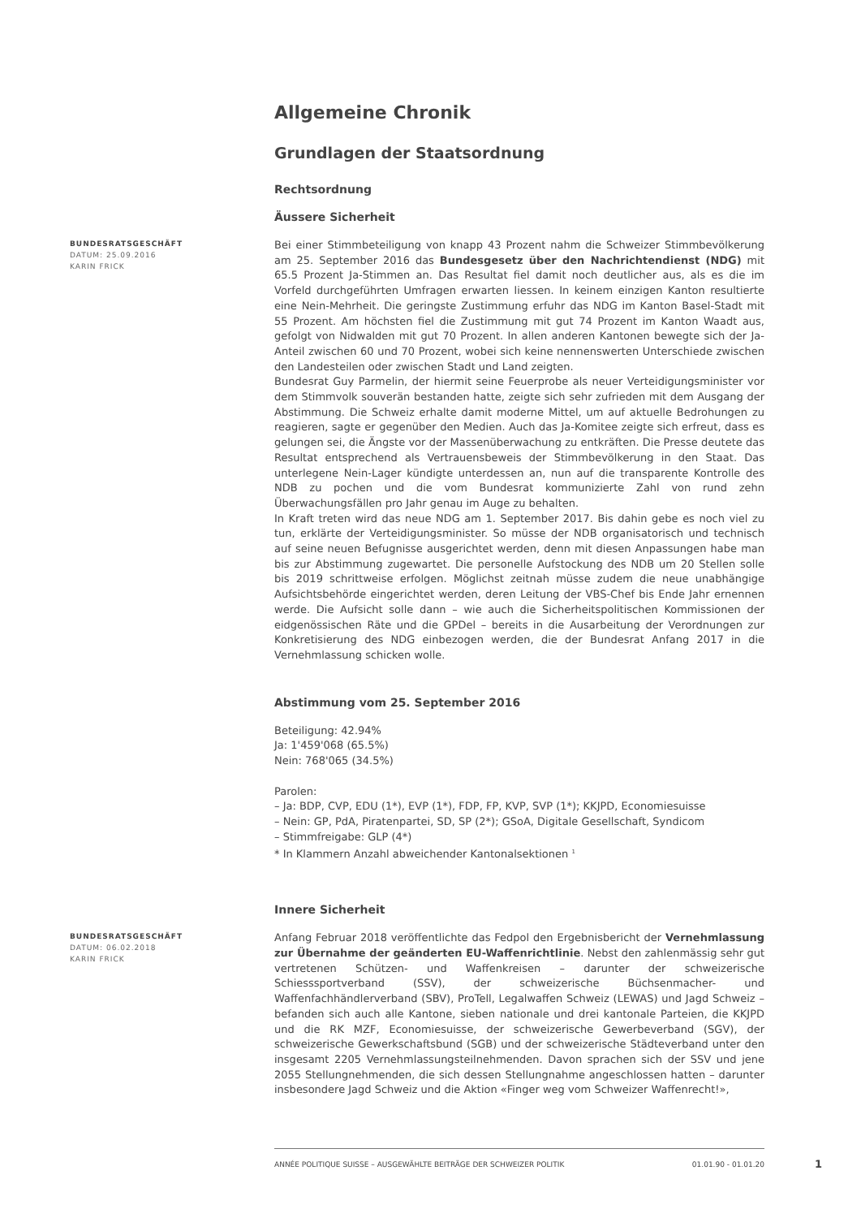Allgemeine Chronik
Grundlagen der Staatsordnung
Rechtsordnung
Äussere Sicherheit
BUNDESRATSGESCHÄFT
DATUM: 25.09.2016
KARIN FRICK
Bei einer Stimmbeteiligung von knapp 43 Prozent nahm die Schweizer Stimmbevölkerung am 25. September 2016 das Bundesgesetz über den Nachrichtendienst (NDG) mit 65.5 Prozent Ja-Stimmen an. Das Resultat fiel damit noch deutlicher aus, als es die im Vorfeld durchgeführten Umfragen erwarten liessen. In keinem einzigen Kanton resultierte eine Nein-Mehrheit. Die geringste Zustimmung erfuhr das NDG im Kanton Basel-Stadt mit 55 Prozent. Am höchsten fiel die Zustimmung mit gut 74 Prozent im Kanton Waadt aus, gefolgt von Nidwalden mit gut 70 Prozent. In allen anderen Kantonen bewegte sich der Ja-Anteil zwischen 60 und 70 Prozent, wobei sich keine nennenswerten Unterschiede zwischen den Landesteilen oder zwischen Stadt und Land zeigten.
Bundesrat Guy Parmelin, der hiermit seine Feuerprobe als neuer Verteidigungsminister vor dem Stimmvolk souverän bestanden hatte, zeigte sich sehr zufrieden mit dem Ausgang der Abstimmung. Die Schweiz erhalte damit moderne Mittel, um auf aktuelle Bedrohungen zu reagieren, sagte er gegenüber den Medien. Auch das Ja-Komitee zeigte sich erfreut, dass es gelungen sei, die Ängste vor der Massenüberwachung zu entkräften. Die Presse deutete das Resultat entsprechend als Vertrauensbeweis der Stimmbevölkerung in den Staat. Das unterlegene Nein-Lager kündigte unterdessen an, nun auf die transparente Kontrolle des NDB zu pochen und die vom Bundesrat kommunizierte Zahl von rund zehn Überwachungsfällen pro Jahr genau im Auge zu behalten.
In Kraft treten wird das neue NDG am 1. September 2017. Bis dahin gebe es noch viel zu tun, erklärte der Verteidigungsminister. So müsse der NDB organisatorisch und technisch auf seine neuen Befugnisse ausgerichtet werden, denn mit diesen Anpassungen habe man bis zur Abstimmung zugewartet. Die personelle Aufstockung des NDB um 20 Stellen solle bis 2019 schrittweise erfolgen. Möglichst zeitnah müsse zudem die neue unabhängige Aufsichtsbehörde eingerichtet werden, deren Leitung der VBS-Chef bis Ende Jahr ernennen werde. Die Aufsicht solle dann – wie auch die Sicherheitspolitischen Kommissionen der eidgenössischen Räte und die GPDel – bereits in die Ausarbeitung der Verordnungen zur Konkretisierung des NDG einbezogen werden, die der Bundesrat Anfang 2017 in die Vernehmlassung schicken wolle.
Abstimmung vom 25. September 2016
Beteiligung: 42.94%
Ja: 1'459'068 (65.5%)
Nein: 768'065 (34.5%)
Parolen:
– Ja: BDP, CVP, EDU (1*), EVP (1*), FDP, FP, KVP, SVP (1*); KKJPD, Economiesuisse
– Nein: GP, PdA, Piratenpartei, SD, SP (2*); GSoA, Digitale Gesellschaft, Syndicom
– Stimmfreigabe: GLP (4*)
* In Klammern Anzahl abweichender Kantonalsektionen <sup>1</sup>
Innere Sicherheit
BUNDESRATSGESCHÄFT
DATUM: 06.02.2018
KARIN FRICK
Anfang Februar 2018 veröffentlichte das Fedpol den Ergebnisbericht der Vernehmlassung zur Übernahme der geänderten EU-Waffenrichtlinie. Nebst den zahlenmässig sehr gut vertretenen Schützen- und Waffenkreisen – darunter der schweizerische Schiesssportverband (SSV), der schweizerische Büchsenmacher- und Waffenfachhändlerverband (SBV), ProTell, Legalwaffen Schweiz (LEWAS) und Jagd Schweiz – befanden sich auch alle Kantone, sieben nationale und drei kantonale Parteien, die KKJPD und die RK MZF, Economiesuisse, der schweizerische Gewerbeverband (SGV), der schweizerische Gewerkschaftsbund (SGB) und der schweizerische Städteverband unter den insgesamt 2205 Vernehmlassungsteilnehmenden. Davon sprachen sich der SSV und jene 2055 Stellungnehmenden, die sich dessen Stellungnahme angeschlossen hatten – darunter insbesondere Jagd Schweiz und die Aktion «Finger weg vom Schweizer Waffenrecht!»,
ANNÉE POLITIQUE SUISSE – AUSGEWÄHLTE BEITRÄGE DER SCHWEIZER POLITIK 01.01.90 - 01.01.20
1